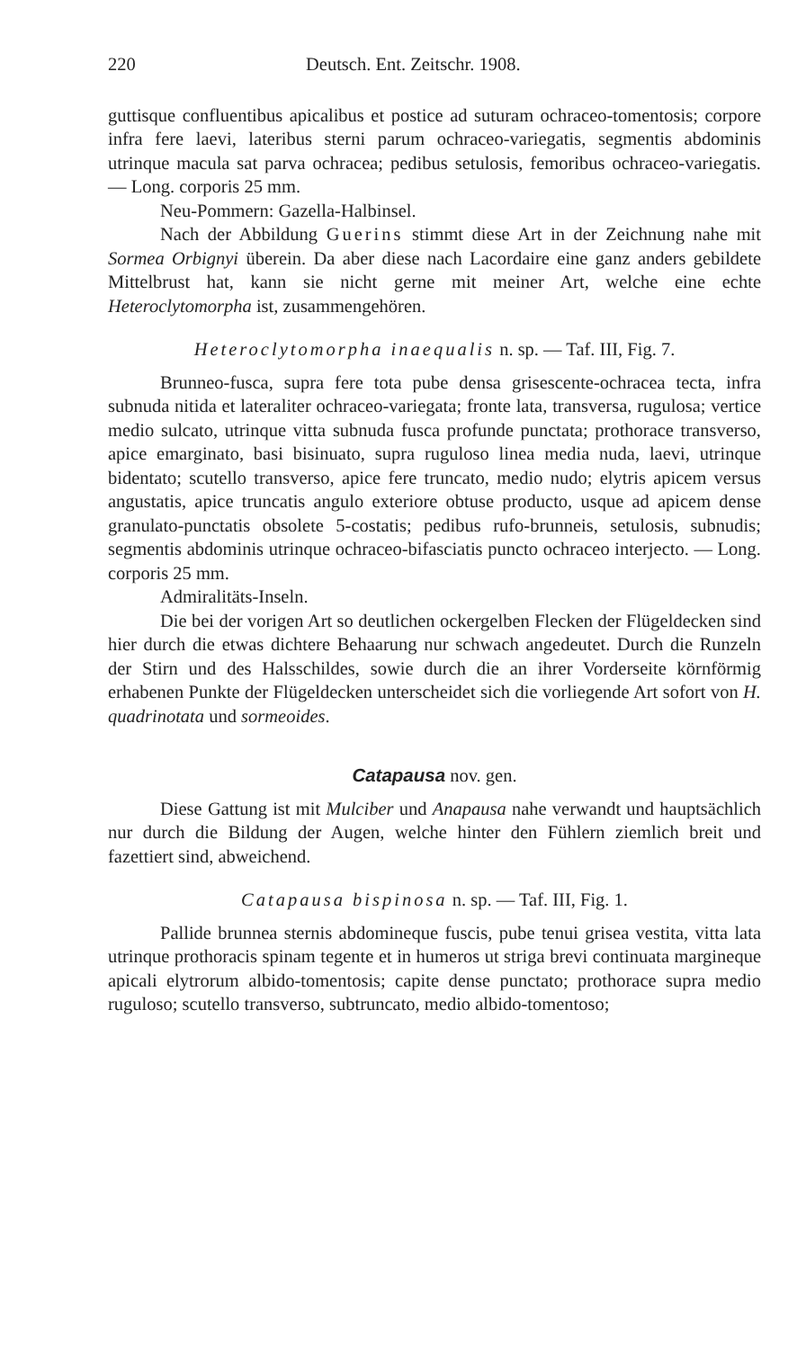220 Deutsch. Ent. Zeitschr. 1908.
guttisque confluentibus apicalibus et postice ad suturam ochraceo-tomentosis; corpore infra fere laevi, lateribus sterni parum ochraceo-variegatis, segmentis abdominis utrinque macula sat parva ochracea; pedibus setulosis, femoribus ochraceo-variegatis. — Long. corporis 25 mm.
Neu-Pommern: Gazella-Halbinsel.
Nach der Abbildung Guerins stimmt diese Art in der Zeichnung nahe mit Sormea Orbignyi überein. Da aber diese nach Lacordaire eine ganz anders gebildete Mittelbrust hat, kann sie nicht gerne mit meiner Art, welche eine echte Heteroclytomorpha ist, zusammengehören.
Heteroclytomorpha inaequalis n. sp. — Taf. III, Fig. 7.
Brunneo-fusca, supra fere tota pube densa grisescente-ochracea tecta, infra subnuda nitida et lateraliter ochraceo-variegata; fronte lata, transversa, rugulosa; vertice medio sulcato, utrinque vitta subnuda fusca profunde punctata; prothorace transverso, apice emarginato, basi bisinuato, supra ruguloso linea media nuda, laevi, utrinque bidentato; scutello transverso, apice fere truncato, medio nudo; elytris apicem versus angustatis, apice truncatis angulo exteriore obtuse producto, usque ad apicem dense granulato-punctatis obsolete 5-costatis; pedibus rufo-brunneis, setulosis, subnudis; segmentis abdominis utrinque ochraceo-bifasciatis puncto ochraceo interjecto. — Long. corporis 25 mm.
Admiralitäts-Inseln.
Die bei der vorigen Art so deutlichen ockergelben Flecken der Flügeldecken sind hier durch die etwas dichtere Behaarung nur schwach angedeutet. Durch die Runzeln der Stirn und des Halsschildes, sowie durch die an ihrer Vorderseite körnförmig erhabenen Punkte der Flügeldecken unterscheidet sich die vorliegende Art sofort von H. quadrinotata und sormeoides.
Catapausa nov. gen.
Diese Gattung ist mit Mulciber und Anapausa nahe verwandt und hauptsächlich nur durch die Bildung der Augen, welche hinter den Fühlern ziemlich breit und fazettiert sind, abweichend.
Catapausa bispinosa n. sp. — Taf. III, Fig. 1.
Pallide brunnea sternis abdomineque fuscis, pube tenui grisea vestita, vitta lata utrinque prothoracis spinam tegente et in humeros ut striga brevi continuata margineque apicali elytrorum albido-tomentosis; capite dense punctato; prothorace supra medio ruguloso; scutello transverso, subtruncato, medio albido-tomentoso;